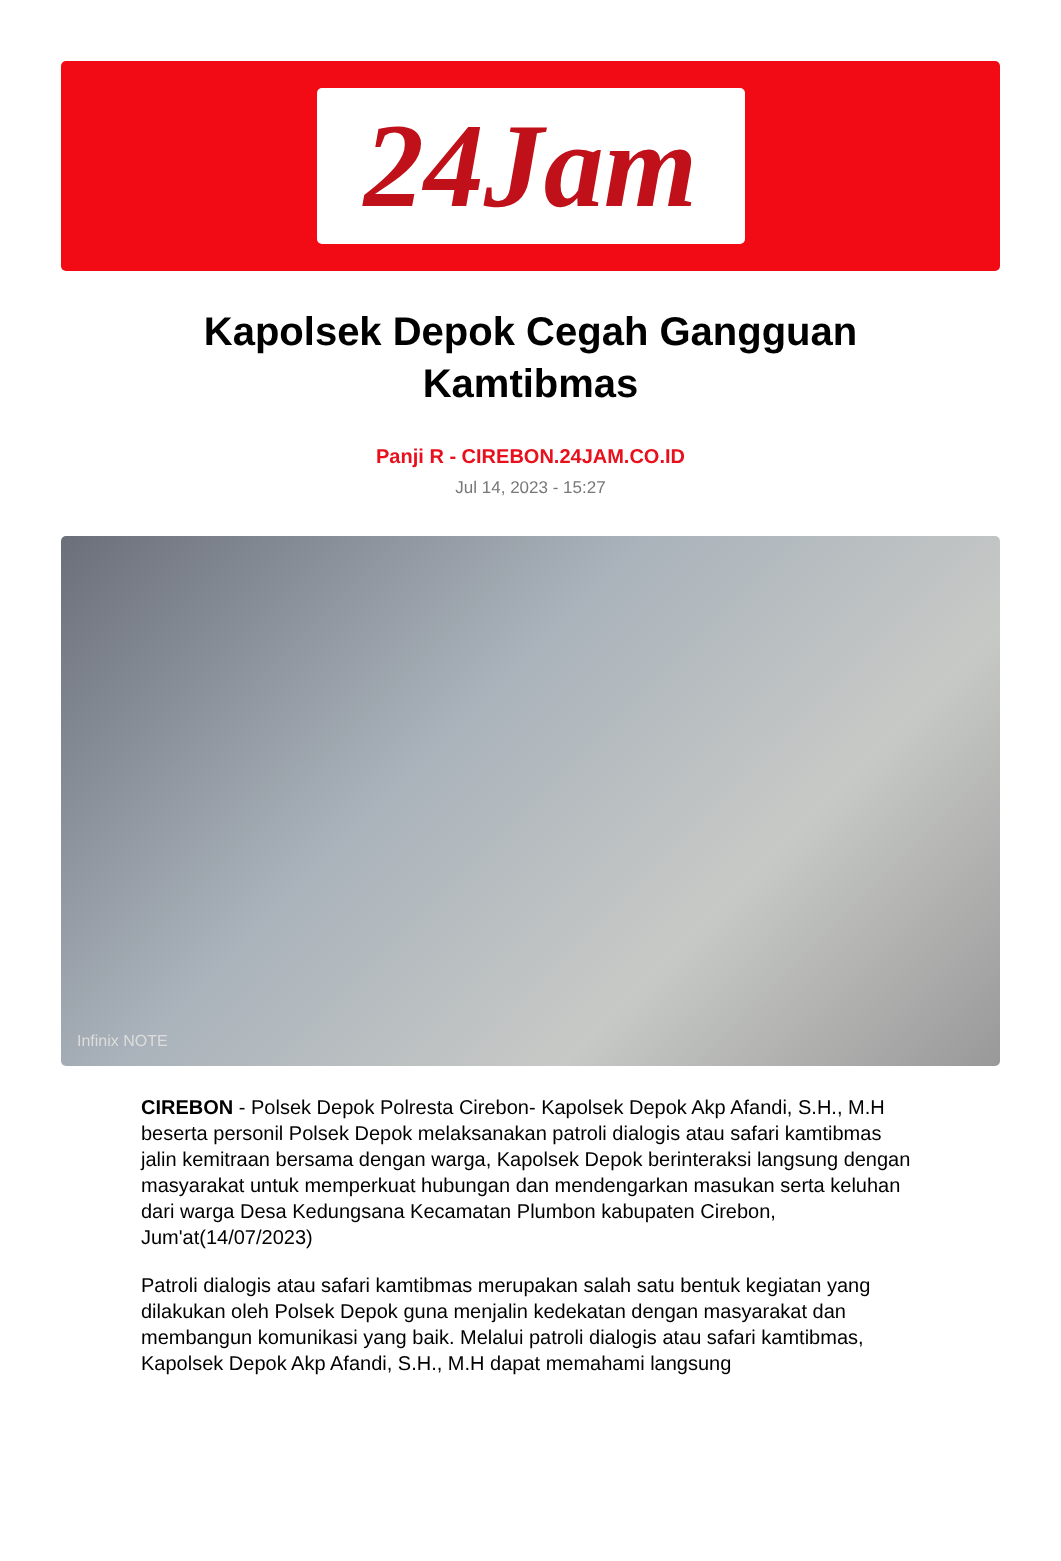24Jam
Kapolsek Depok Cegah Gangguan Kamtibmas
Panji R - CIREBON.24JAM.CO.ID
Jul 14, 2023 - 15:27
Infinix NOTE
CIREBON - Polsek Depok Polresta Cirebon- Kapolsek Depok Akp Afandi, S.H., M.H beserta personil Polsek Depok melaksanakan patroli dialogis atau safari kamtibmas jalin kemitraan bersama dengan warga, Kapolsek Depok berinteraksi langsung dengan masyarakat untuk memperkuat hubungan dan mendengarkan masukan serta keluhan dari warga Desa Kedungsana Kecamatan Plumbon kabupaten Cirebon, Jum'at(14/07/2023)
Patroli dialogis atau safari kamtibmas merupakan salah satu bentuk kegiatan yang dilakukan oleh Polsek Depok guna menjalin kedekatan dengan masyarakat dan membangun komunikasi yang baik. Melalui patroli dialogis atau safari kamtibmas, Kapolsek Depok Akp Afandi, S.H., M.H dapat memahami langsung